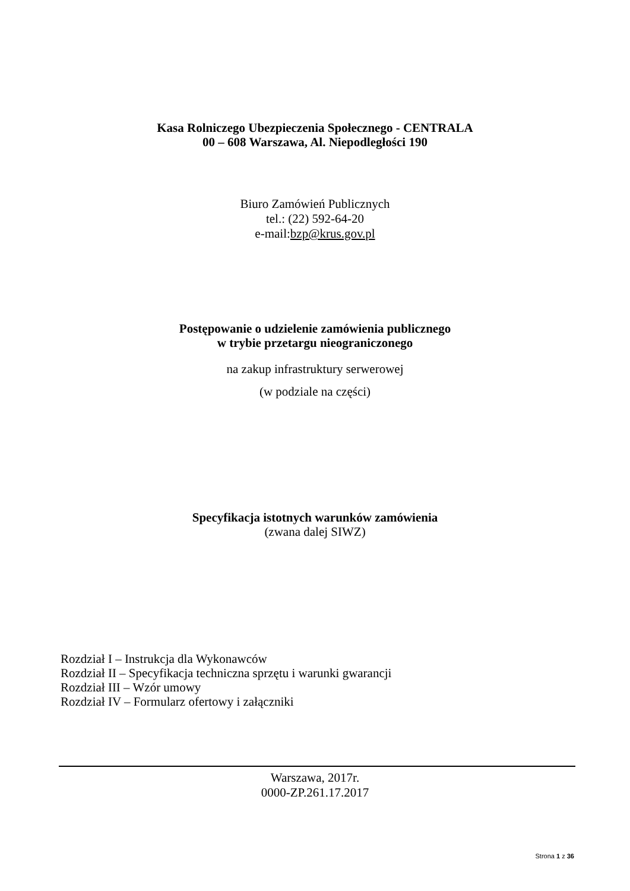Kasa Rolniczego Ubezpieczenia Społecznego - CENTRALA
00 – 608 Warszawa, Al. Niepodległości 190
Biuro Zamówień Publicznych
tel.: (22) 592-64-20
e-mail:bzp@krus.gov.pl
Postępowanie o udzielenie zamówienia publicznego
w trybie przetargu nieograniczonego
na zakup infrastruktury serwerowej
(w podziale na części)
Specyfikacja istotnych warunków zamówienia
(zwana dalej SIWZ)
Rozdział I – Instrukcja dla Wykonawców
Rozdział II – Specyfikacja techniczna sprzętu i warunki gwarancji
Rozdział III – Wzór umowy
Rozdział IV – Formularz ofertowy i załączniki
Warszawa, 2017r.
0000-ZP.261.17.2017
Strona 1 z 36